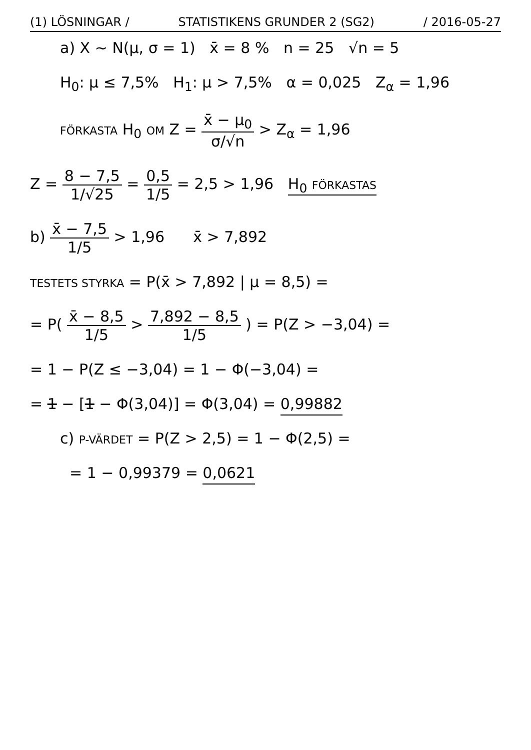(1) LÖSNINGAR / STATISTIKENS GRUNDER 2 (SG2) / 2016-05-27
a) X ~ N(μ, σ = 1) x̄ = 8 % n = 25 √n = 5
H<sub>0</sub>: μ ≤ 7,5% H<sub>1</sub>: μ > 7,5% α = 0,025 Z<sub>α</sub> = 1,96
FÖRKASTA H<sub>0</sub> OM Z = x̄ − μ<sub>0</sub> σ/√n > Z<sub>α</sub> = 1,96
Z = 8 − 7,5 1/√25 = 0,5 1/5 = 2,5 > 1,96 H<sub>0</sub> FÖRKASTAS
b) x̄ − 7,5 1/5 > 1,96 x̄ > 7,892
TESTETS STYRKA = P(x̄ > 7,892 | μ = 8,5) =
= P( x̄ − 8,5 1/5 > 7,892 − 8,5 1/5 ) = P(Z > −3,04) =
= 1 − P(Z ≤ −3,04) = 1 − Φ(−3,04) =
= 1 − [1 − Φ(3,04)] = Φ(3,04) = 0,99882
c) P-VÄRDET = P(Z > 2,5) = 1 − Φ(2,5) =
= 1 − 0,99379 = 0,0621